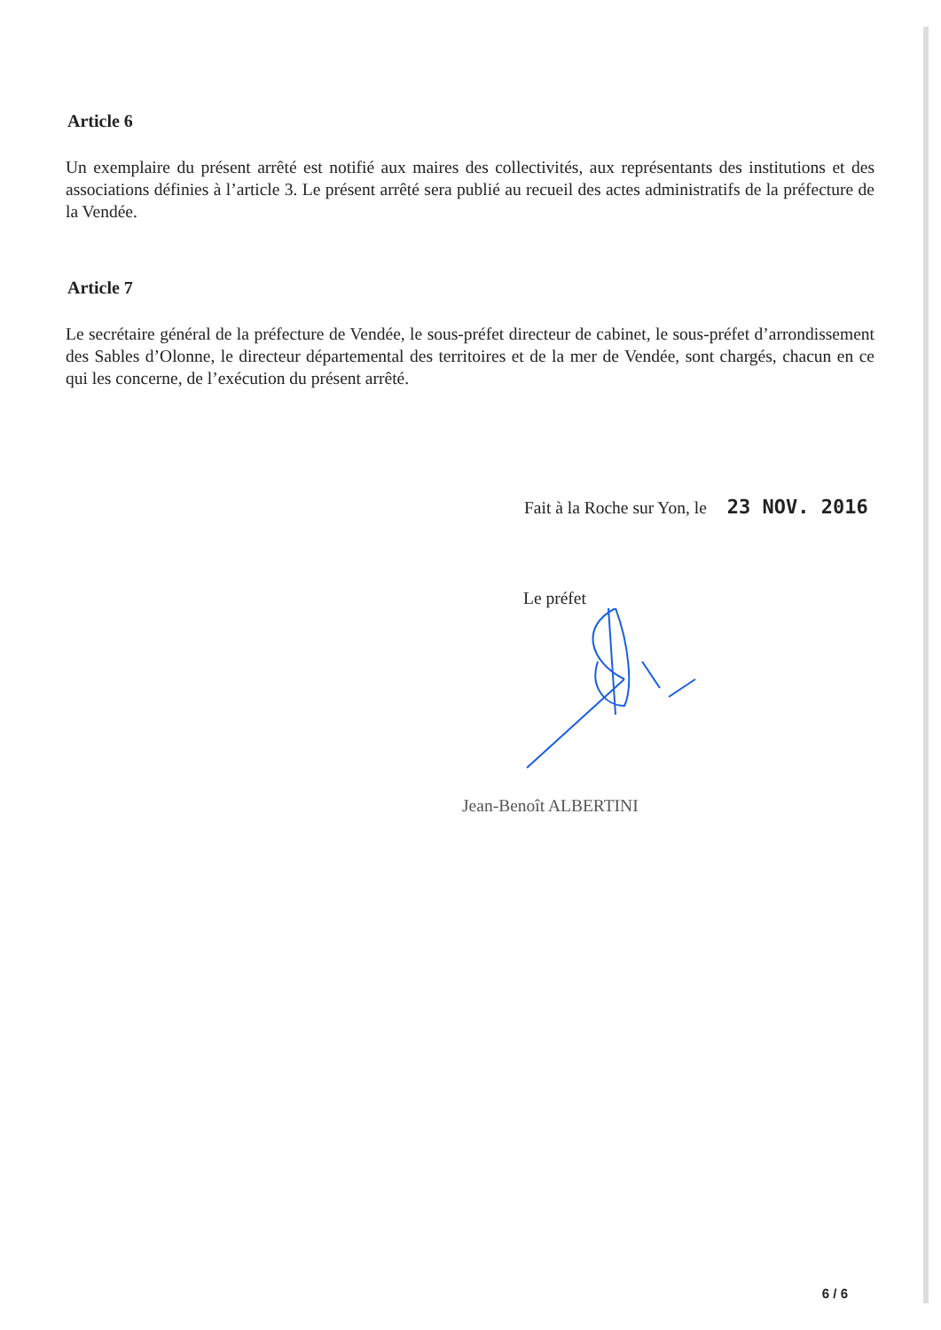Article 6
Un exemplaire du présent arrêté est notifié aux maires des collectivités, aux représentants des institutions et des associations définies à l’article 3. Le présent arrêté sera publié au recueil des actes administratifs de la préfecture de la Vendée.
Article 7
Le secrétaire général de la préfecture de Vendée, le sous-préfet directeur de cabinet, le sous-préfet d’arrondissement des Sables d’Olonne, le directeur départemental des territoires et de la mer de Vendée, sont chargés, chacun en ce qui les concerne, de l’exécution du présent arrêté.
Fait à la Roche sur Yon, le 23 NOV. 2016
Le préfet
Jean-Benoît ALBERTINI
6 / 6